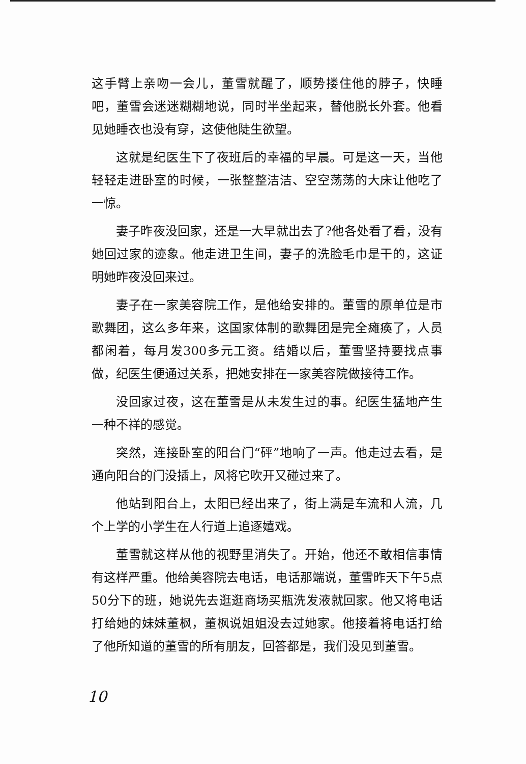这手臂上亲吻一会儿，董雪就醒了，顺势搂住他的脖子，快睡吧，董雪会迷迷糊糊地说，同时半坐起来，替他脱长外套。他看见她睡衣也没有穿，这使他陡生欲望。
这就是纪医生下了夜班后的幸福的早晨。可是这一天，当他轻轻走进卧室的时候，一张整整洁洁、空空荡荡的大床让他吃了一惊。
妻子昨夜没回家，还是一大早就出去了?他各处看了看，没有她回过家的迹象。他走进卫生间，妻子的洗脸毛巾是干的，这证明她昨夜没回来过。
妻子在一家美容院工作，是他给安排的。董雪的原单位是市歌舞团，这么多年来，这国家体制的歌舞团是完全瘫痪了，人员都闲着，每月发300多元工资。结婚以后，董雪坚持要找点事做，纪医生便通过关系，把她安排在一家美容院做接待工作。
没回家过夜，这在董雪是从未发生过的事。纪医生猛地产生一种不祥的感觉。
突然，连接卧室的阳台门“砰”地响了一声。他走过去看，是通向阳台的门没插上，风将它吹开又碰过来了。
他站到阳台上，太阳已经出来了，街上满是车流和人流，几个上学的小学生在人行道上追逐嬉戏。
董雪就这样从他的视野里消失了。开始，他还不敢相信事情有这样严重。他给美容院去电话，电话那端说，董雪昨天下午5点50分下的班，她说先去逛逛商场买瓶洗发液就回家。他又将电话打给她的妹妹董枫，董枫说姐姐没去过她家。他接着将电话打给了他所知道的董雪的所有朋友，回答都是，我们没见到董雪。
10